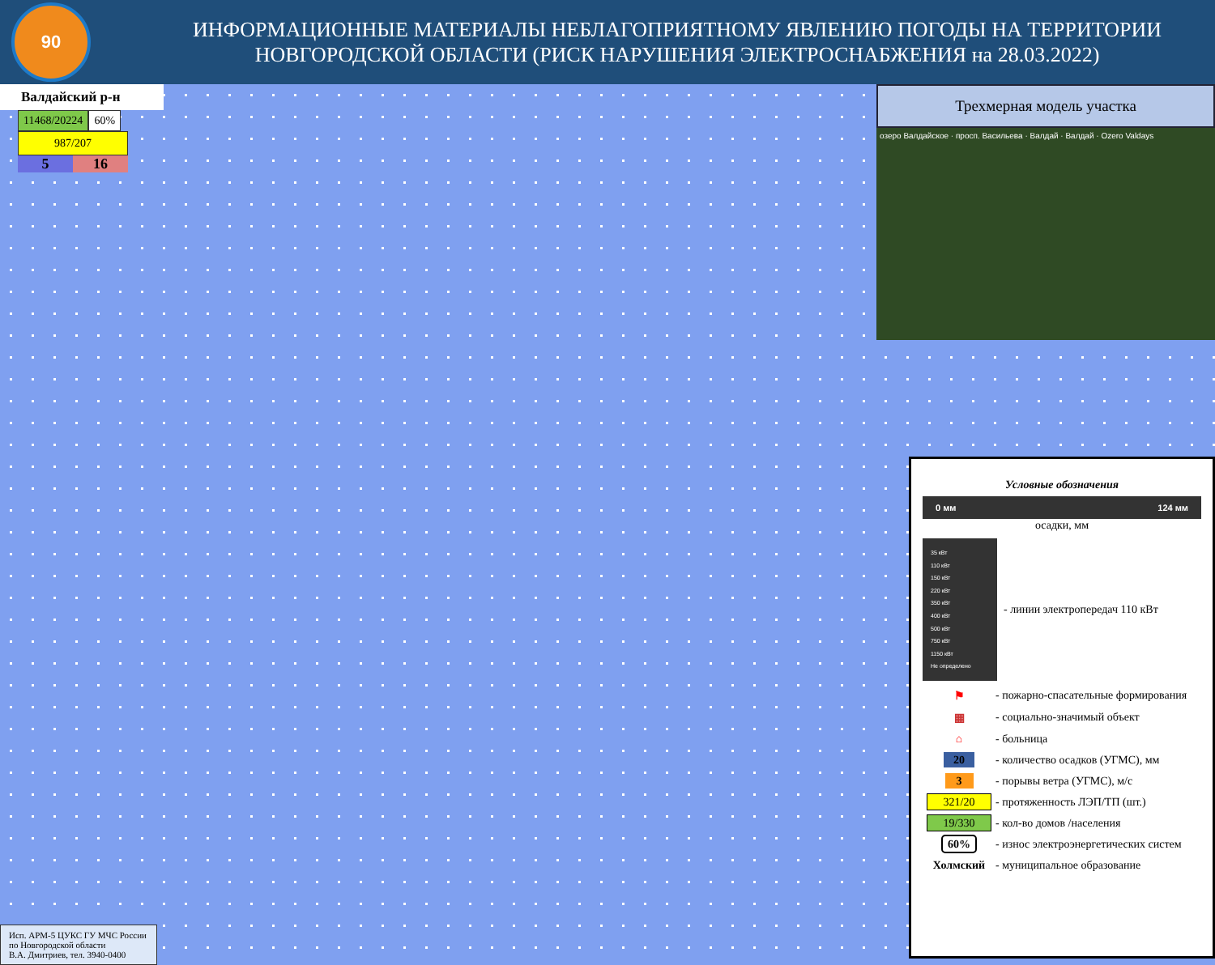90
ИНФОРМАЦИОННЫЕ МАТЕРИАЛЫ НЕБЛАГОПРИЯТНОМУ ЯВЛЕНИЮ ПОГОДЫ НА ТЕРРИТОРИИ
НОВГОРОДСКОЙ ОБЛАСТИ (РИСК НАРУШЕНИЯ ЭЛЕКТРОСНАБЖЕНИЯ на 28.03.2022)
Валдайский р-н
11468/20224 60%
987/207
5 16
Трехмерная модель участка
озеро Валдайское · просп. Васильева · Валдай · Валдай · Ozero Valdays
Условные обозначения
0 мм 124 мм
осадки, мм
35 кВт
110 кВт
150 кВт
220 кВт
350 кВт
400 кВт
500 кВт
750 кВт
1150 кВт
Не определено
- линии электропередач 110 кВт
⚑ - пожарно-спасательные формирования
▦ - социально-значимый объект
⌂ - больница
20 - количество осадков (УГМС), мм
3 - порывы ветра (УГМС), м/с
321/20 - протяженность ЛЭП/ТП (шт.)
19/330 - кол-во домов /населения
60% - износ электроэнергетических систем
Холмский - муниципальное образование
Исп. АРМ-5 ЦУКС ГУ МЧС России
по Новгородской области
В.А. Дмитриев, тел. 3940-0400